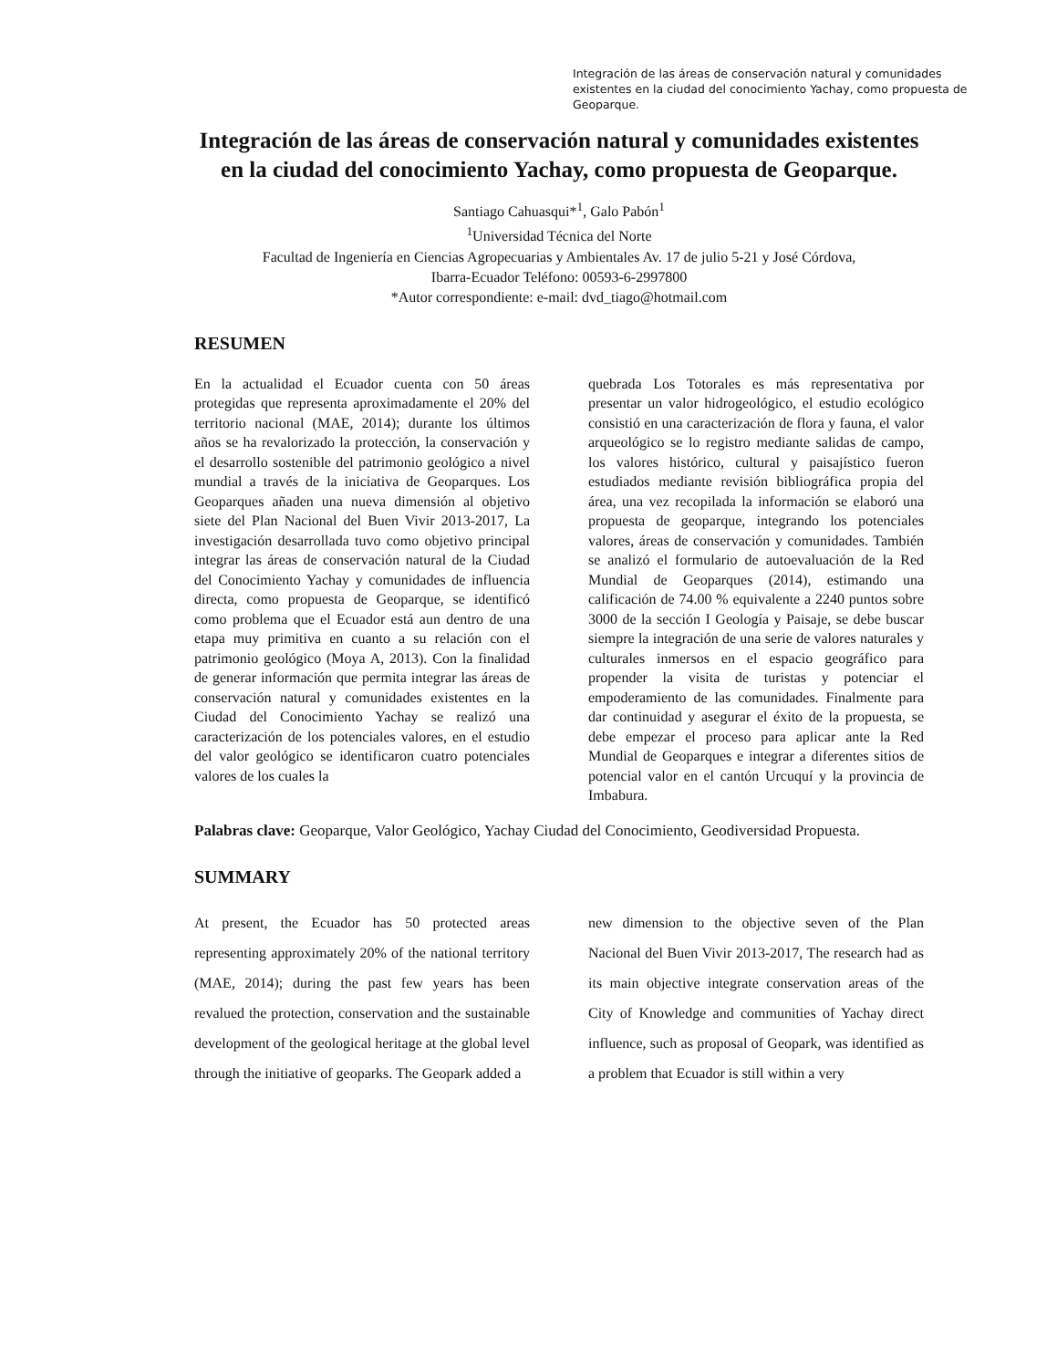Integración de las áreas de conservación natural y comunidades existentes en la ciudad del conocimiento Yachay, como propuesta de Geoparque.
Integración de las áreas de conservación natural y comunidades existentes en la ciudad del conocimiento Yachay, como propuesta de Geoparque.
Santiago Cahuasqui*<sup>1</sup>, Galo Pabón<sup>1</sup>
<sup>1</sup> Universidad Técnica del Norte
Facultad de Ingeniería en Ciencias Agropecuarias y Ambientales Av. 17 de julio 5-21 y José Córdova,
Ibarra-Ecuador Teléfono: 00593-6-2997800
*Autor correspondiente: e-mail: dvd_tiago@hotmail.com
RESUMEN
En la actualidad el Ecuador cuenta con 50 áreas protegidas que representa aproximadamente el 20% del territorio nacional (MAE, 2014); durante los últimos años se ha revalorizado la protección, la conservación y el desarrollo sostenible del patrimonio geológico a nivel mundial a través de la iniciativa de Geoparques. Los Geoparques añaden una nueva dimensión al objetivo siete del Plan Nacional del Buen Vivir 2013-2017, La investigación desarrollada tuvo como objetivo principal integrar las áreas de conservación natural de la Ciudad del Conocimiento Yachay y comunidades de influencia directa, como propuesta de Geoparque, se identificó como problema que el Ecuador está aun dentro de una etapa muy primitiva en cuanto a su relación con el patrimonio geológico (Moya A, 2013). Con la finalidad de generar información que permita integrar las áreas de conservación natural y comunidades existentes en la Ciudad del Conocimiento Yachay se realizó una caracterización de los potenciales valores, en el estudio del valor geológico se identificaron cuatro potenciales valores de los cuales la
quebrada Los Totorales es más representativa por presentar un valor hidrogeológico, el estudio ecológico consistió en una caracterización de flora y fauna, el valor arqueológico se lo registro mediante salidas de campo, los valores histórico, cultural y paisajístico fueron estudiados mediante revisión bibliográfica propia del área, una vez recopilada la información se elaboró una propuesta de geoparque, integrando los potenciales valores, áreas de conservación y comunidades. También se analizó el formulario de autoevaluación de la Red Mundial de Geoparques (2014), estimando una calificación de 74.00 % equivalente a 2240 puntos sobre 3000 de la sección I Geología y Paisaje, se debe buscar siempre la integración de una serie de valores naturales y culturales inmersos en el espacio geográfico para propender la visita de turistas y potenciar el empoderamiento de las comunidades. Finalmente para dar continuidad y asegurar el éxito de la propuesta, se debe empezar el proceso para aplicar ante la Red Mundial de Geoparques e integrar a diferentes sitios de potencial valor en el cantón Urcuquí y la provincia de Imbabura.
Palabras clave: Geoparque, Valor Geológico, Yachay Ciudad del Conocimiento, Geodiversidad Propuesta.
SUMMARY
At present, the Ecuador has 50 protected areas representing approximately 20% of the national territory (MAE, 2014); during the past few years has been revalued the protection, conservation and the sustainable development of the geological heritage at the global level through the initiative of geoparks. The Geopark added a
new dimension to the objective seven of the Plan Nacional del Buen Vivir 2013-2017, The research had as its main objective integrate conservation areas of the City of Knowledge and communities of Yachay direct influence, such as proposal of Geopark, was identified as a problem that Ecuador is still within a very